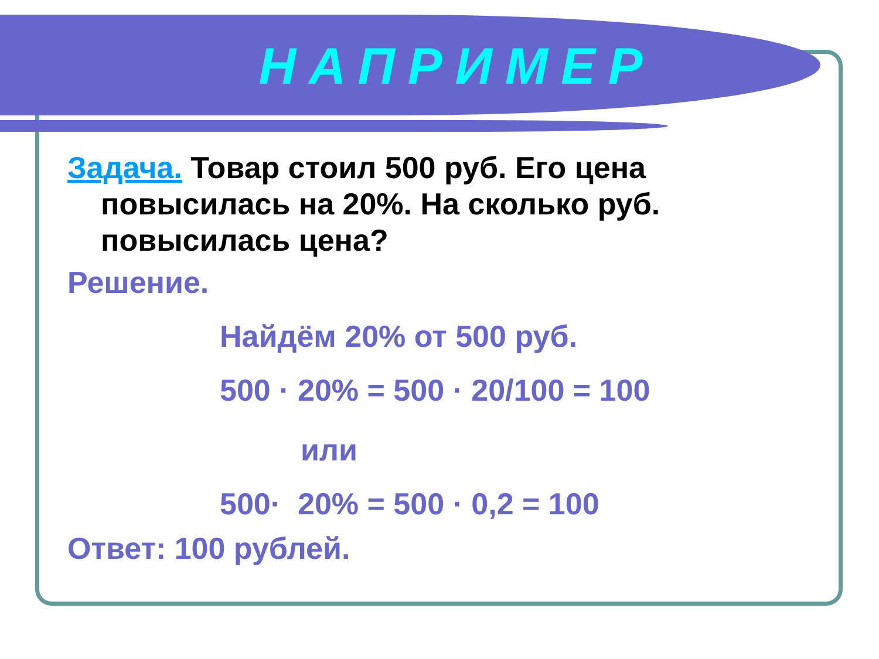НАПРИМЕР
Задача. Товар стоил 500 руб. Его цена повысилась на 20%. На сколько руб. повысилась цена?
Решение.
Найдём 20% от 500 руб.
500 · 20% = 500 · 20/100 = 100
или
500· 20% = 500 · 0,2 = 100
Ответ: 100 рублей.